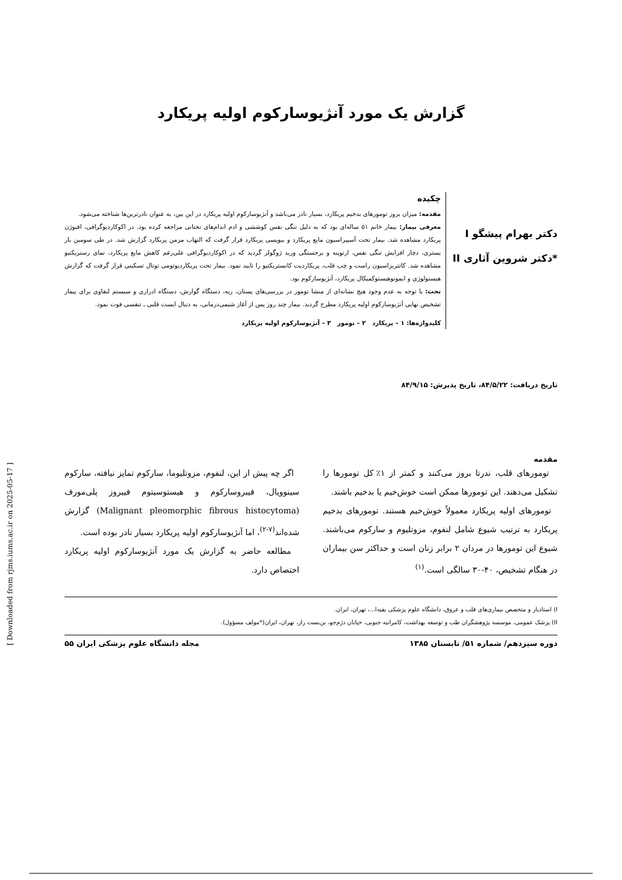گزارش یک مورد آنژیوسارکوم اولیه پریکارد
دکتر بهرام پیشگو I
*دکتر شروین آثاری II
چکیده
مقدمه: میزان بروز تومورهای بدخیم پریکارد، بسیار نادر می‌باشد و آنژیوسارکوم اولیه پریکارد در این بین، به عنوان نادرترین‌ها شناخته می‌شود.
معرفی بیمار: بیمار خانم ۵۱ ساله‌ای بود که به دلیل تنگی نفس کوششی و ادم اندام‌های تحتانی مراجعه کرده بود. در اکوکاردیوگرافی، افیوژن پریکارد مشاهده شد. بیمار تحت آسپیراسیون مایع پریکارد و بیوپسی پریکارد قرار گرفت که التهاب مزمن پریکارد گزارش شد. در طی سومین بار بستری، دچار افزایش تنگی نفس، ارتوپنه و برجستگی ورید ژوگولر گردید که در اکوکاردیوگرافی علی‌رغم کاهش مایع پریکارد، نمای رستریکتیو مشاهده شد. کاتتریزاسیون راست و چپ قلب، پریکاردیت کانستریکتیو را تایید نمود. بیمار تحت پریکاردیوتومی توتال تسکینی قرار گرفت که گزارش هیستولوژی و ایمونوهیستوکمیکال پریکارد، آنژیوسارکوم بود.
بحث: با توجه به عدم وجود هیچ نشانه‌ای از منشا تومور در بررسی‌های پستان، ریه، دستگاه گوارش، دستگاه ادراری و سیستم لنفاوی برای بیمار تشخیص نهایی آنژیوسارکوم اولیه پریکارد مطرح گردید. بیمار چند روز پس از آغاز شیمی‌درمانی، به دنبال ایست قلبی ـ تنفسی فوت نمود.
کلیدواژه‌ها: ۱ – پریکارد ۲ – تومور ۳ – آنژیوسارکوم اولیه پریکارد
تاریخ دریافت: ۸۴/۵/۲۲، تاریخ پذیرش: ۸۴/۹/۱۵
مقدمه
تومورهای قلب، ندرتا بروز می‌کنند و کمتر از ۱٪ کل تومورها را تشکیل می‌دهند. این تومورها ممکن است خوش‌خیم یا بدخیم باشند.
تومورهای اولیه پریکارد معمولاً خوش‌خیم هستند. تومورهای بدخیم پریکارد به ترتیب شیوع شامل لنفوم، مزوتلیوم و سارکوم می‌باشند. شیوع این تومورها در مردان ۲ برابر زنان است و حداکثر سن بیماران در هنگام تشخیص، ۴۰-۳۰ سالگی است.<sup>(۱)</sup>
اگر چه پیش از این، لنفوم، مزوتلیوما، سارکوم تمایز نیافته، سارکوم سینوویال، فیبروسارکوم و هیستوسیتوم فیبروز پلی‌مورف (Malignant pleomorphic fibrous histocytoma) گزارش شده‌اند<sup>(۷-۲)</sup>، اما آنژیوسارکوم اولیه پریکارد بسیار نادر بوده است.
مطالعه حاضر به گزارش یک مورد آنژیوسارکوم اولیه پریکارد اختصاص دارد.
I) استادیار و متخصص بیماری‌های قلب و عروق، دانشگاه علوم پزشکی بقیه‌ا...، تهران، ایران.
II) پزشک عمومی، موسسه پژوهشگران طب و توسعه بهداشت، کامرانیه جنوبی، خیابان دژم‌جو، بن‌بست راز، تهران، ایران(*مولف مسؤول).
دوره سیزدهم/ شماره ۵۱/ تابستان ۱۳۸۵ مجله دانشگاه علوم پزشکی ایران ۵۵
[ Downloaded from rjms.iums.ac.ir on 2025-05-17 ]